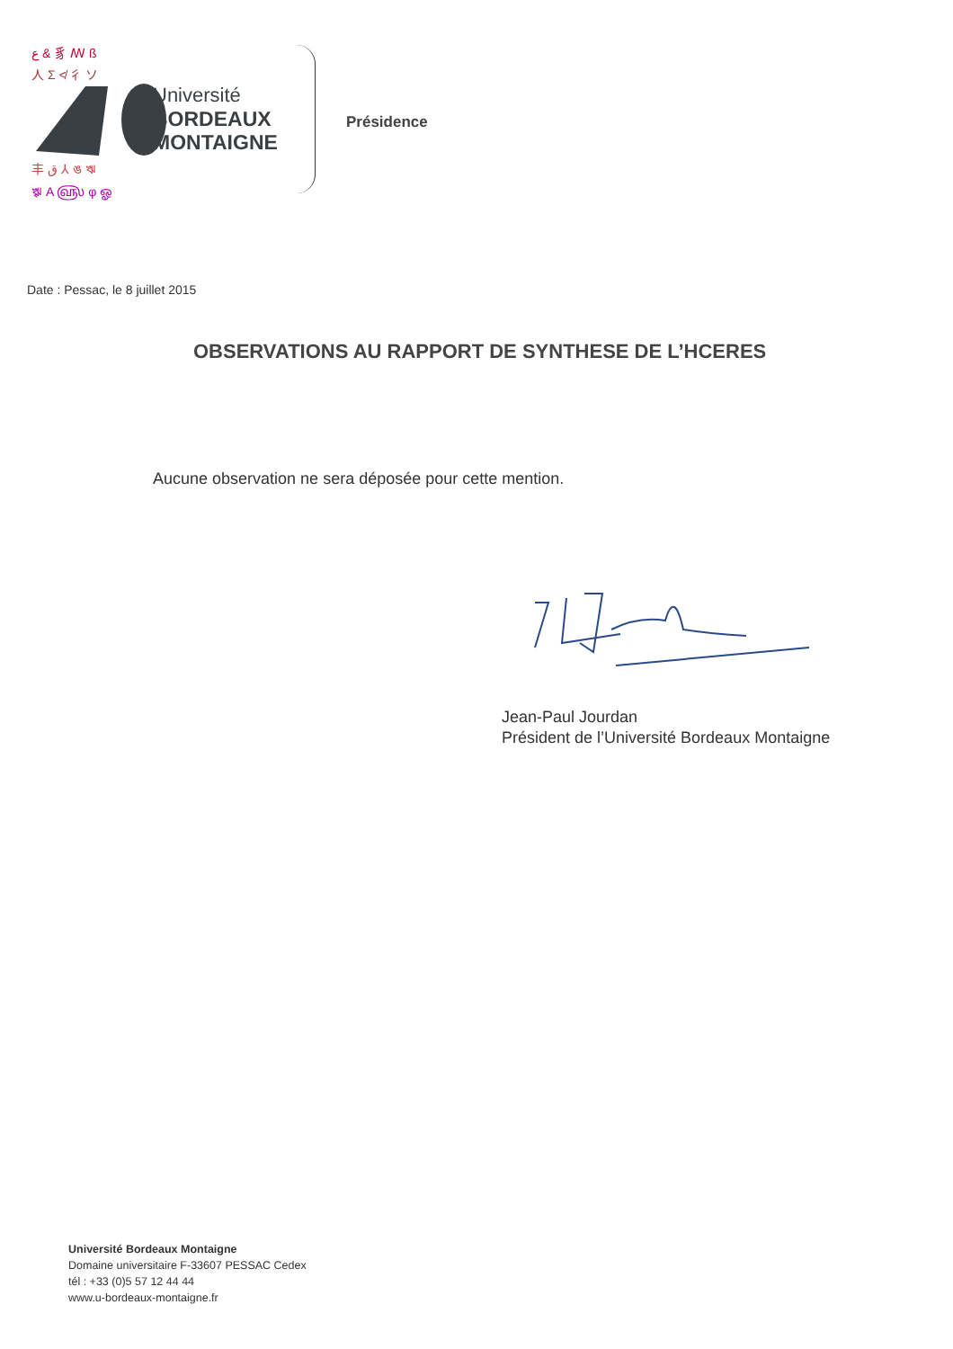Université
BORDEAUX
MONTAIGNE
ع & 豸 ꟿ ß
人 Σ ≮ 彳 ソ
丰 ق ⅄ ঙ ঋ
ৠ A ௵ φ ஓ
Présidence
Date : Pessac, le 8 juillet 2015
OBSERVATIONS AU RAPPORT DE SYNTHESE DE L’HCERES
Aucune observation ne sera déposée pour cette mention.
Jean-Paul Jourdan
Président de l’Université Bordeaux Montaigne
Université Bordeaux Montaigne
Domaine universitaire F-33607 PESSAC Cedex
tél : +33 (0)5 57 12 44 44
www.u-bordeaux-montaigne.fr